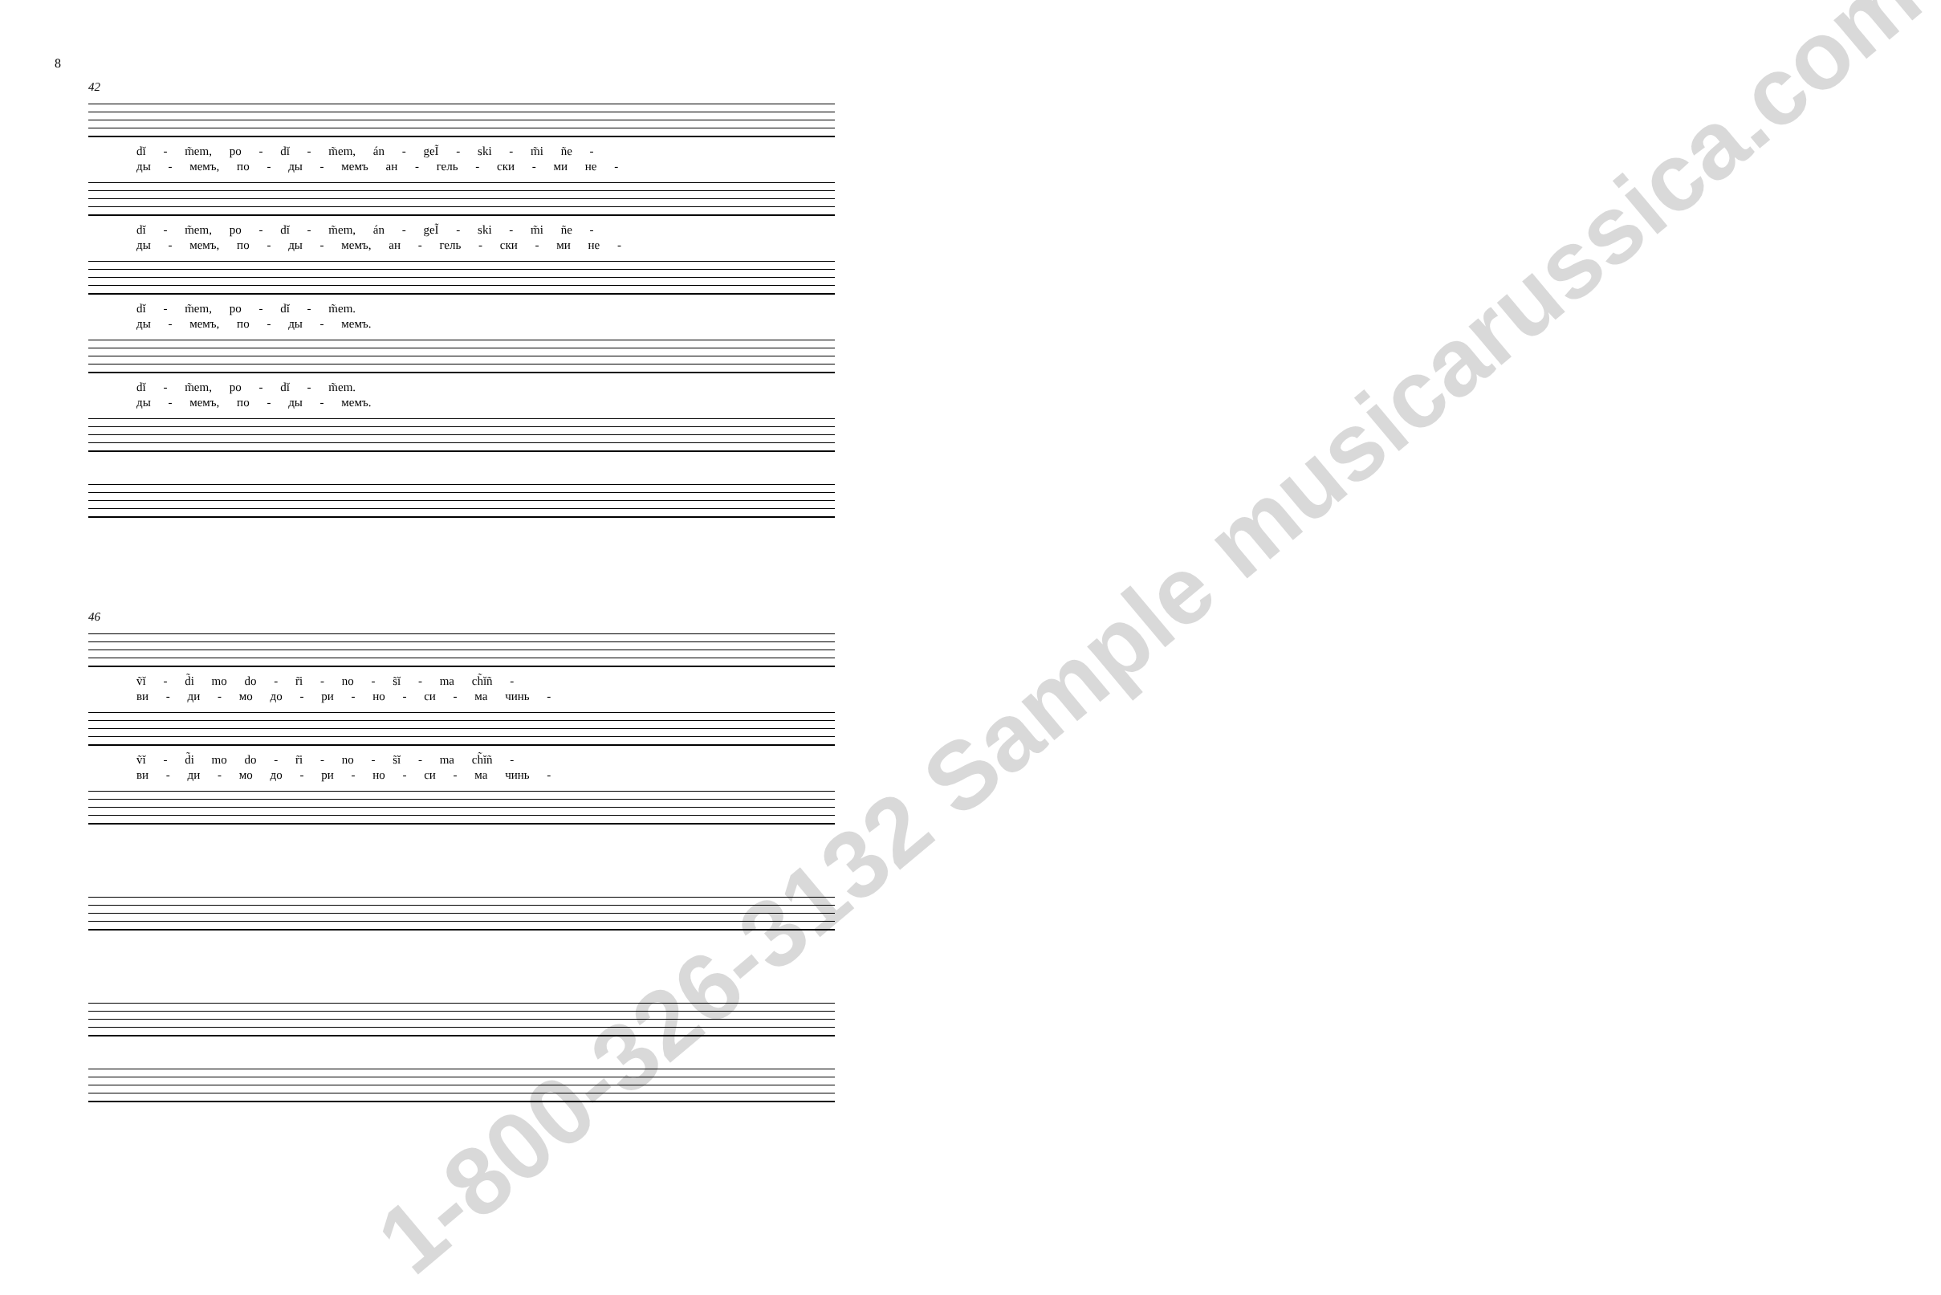8
42
dĭ - m̃em, po - dĭ - m̃em, án - geĨ - ski - m̃i ñe -
ды - мемъ, по - ды - мемъ ан - гель - ски - ми не -
dĭ - m̃em, po - dĭ - m̃em, án - geĨ - ski - m̃i ñe -
ды - мемъ, по - ды - мемъ, ан - гель - ски - ми не -
dĭ - m̃em, po - dĭ - m̃em.
ды - мемъ, по - ды - мемъ.
dĭ - m̃em, po - dĭ - m̃em.
ды - мемъ, по - ды - мемъ.
46
ṽĭ - d̃i mo do - r̃i - no - s̃ĭ - ma ch̃ĭñ -
ви - ди - мо до - ри - но - си - ма чинь -
ṽĭ - d̃i mo do - r̃i - no - s̃ĭ - ma ch̃ĭñ -
ви - ди - мо до - ри - но - си - ма чинь -
1-800-326-3132 Sample musicarussica.com